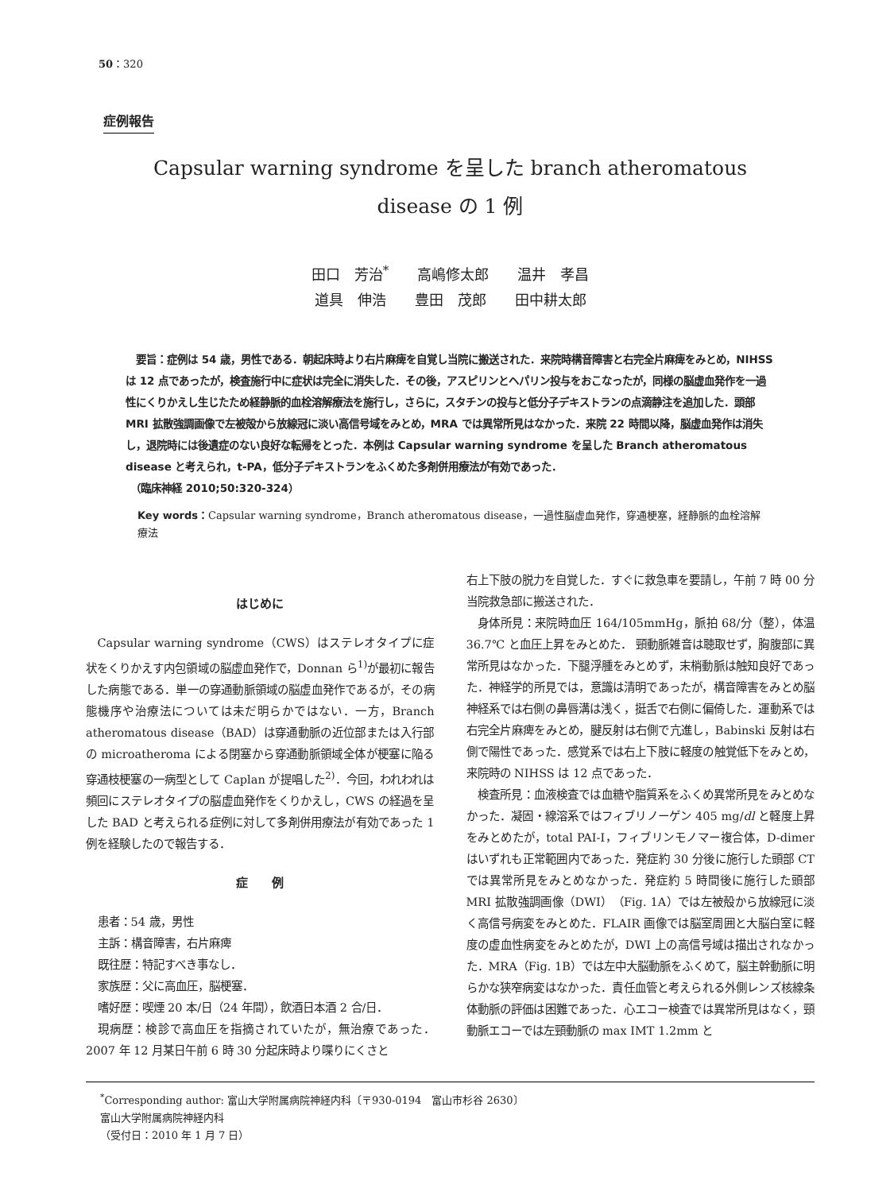50：320
症例報告
Capsular warning syndrome を呈した branch atheromatous
disease の 1 例
田口　芳治<sup>*</sup>　　高嶋修太郎　　温井　孝昌
道具　伸浩　　豊田　茂郎　　田中耕太郎
　要旨：症例は 54 歳，男性である．朝起床時より右片麻痺を自覚し当院に搬送された．来院時構音障害と右完全片麻痺をみとめ，NIHSS は 12 点であったが，検査施行中に症状は完全に消失した．その後，アスピリンとヘパリン投与をおこなったが，同様の脳虚血発作を一過性にくりかえし生じたため経静脈的血栓溶解療法を施行し，さらに，スタチンの投与と低分子デキストランの点滴静注を追加した．頭部 MRI 拡散強調画像で左被殻から放線冠に淡い高信号域をみとめ，MRA では異常所見はなかった．来院 22 時間以降，脳虚血発作は消失し，退院時には後遺症のない良好な転帰をとった．本例は Capsular warning syndrome を呈した Branch atheromatous disease と考えられ，t-PA，低分子デキストランをふくめた多剤併用療法が有効であった．
　（臨床神経 2010;50:320-324）
Key words：Capsular warning syndrome，Branch atheromatous disease，一過性脳虚血発作，穿通梗塞，経静脈的血栓溶解療法
はじめに
Capsular warning syndrome（CWS）はステレオタイプに症状をくりかえす内包領域の脳虚血発作で，Donnan ら<sup>1)</sup>が最初に報告した病態である．単一の穿通動脈領域の脳虚血発作であるが，その病態機序や治療法については未だ明らかではない．一方，Branch atheromatous disease（BAD）は穿通動脈の近位部または入行部の microatheroma による閉塞から穿通動脈領域全体が梗塞に陥る穿通枝梗塞の一病型として Caplan が提唱した<sup>2)</sup>．今回，われわれは頻回にステレオタイプの脳虚血発作をくりかえし，CWS の経過を呈した BAD と考えられる症例に対して多剤併用療法が有効であった 1 例を経験したので報告する．
症　　例
患者：54 歳，男性
主訴：構音障害，右片麻痺
既往歴：特記すべき事なし．
家族歴：父に高血圧，脳梗塞．
嗜好歴：喫煙 20 本/日（24 年間），飲酒日本酒 2 合/日．
現病歴：検診で高血圧を指摘されていたが，無治療であった．2007 年 12 月某日午前 6 時 30 分起床時より喋りにくさと
右上下肢の脱力を自覚した．すぐに救急車を要請し，午前 7 時 00 分当院救急部に搬送された．
身体所見：来院時血圧 164/105mmHg，脈拍 68/分（整），体温 36.7℃ と血圧上昇をみとめた． 頸動脈雑音は聴取せず，胸腹部に異常所見はなかった．下腿浮腫をみとめず，末梢動脈は触知良好であった．神経学的所見では，意識は清明であったが，構音障害をみとめ脳神経系では右側の鼻唇溝は浅く，挺舌で右側に偏倚した．運動系では右完全片麻痺をみとめ，腱反射は右側で亢進し，Babinski 反射は右側で陽性であった．感覚系では右上下肢に軽度の触覚低下をみとめ，来院時の NIHSS は 12 点であった．
検査所見：血液検査では血糖や脂質系をふくめ異常所見をみとめなかった．凝固・線溶系ではフィブリノーゲン 405 mg/dl と軽度上昇をみとめたが，total PAI-I，フィブリンモノマー複合体，D-dimer はいずれも正常範囲内であった．発症約 30 分後に施行した頭部 CT では異常所見をみとめなかった．発症約 5 時間後に施行した頭部 MRI 拡散強調画像（DWI）（Fig. 1A）では左被殻から放線冠に淡く高信号病変をみとめた．FLAIR 画像では脳室周囲と大脳白室に軽度の虚血性病変をみとめたが，DWI 上の高信号域は描出されなかった．MRA（Fig. 1B）では左中大脳動脈をふくめて，脳主幹動脈に明らかな狭窄病変はなかった．責任血管と考えられる外側レンズ核線条体動脈の評価は困難であった．心エコー検査では異常所見はなく，頸動脈エコーでは左頸動脈の max IMT 1.2mm と
<sup>*</sup> Corresponding author: 富山大学附属病院神経内科〔〒930-0194　富山市杉谷 2630〕
富山大学附属病院神経内科
（受付日：2010 年 1 月 7 日）